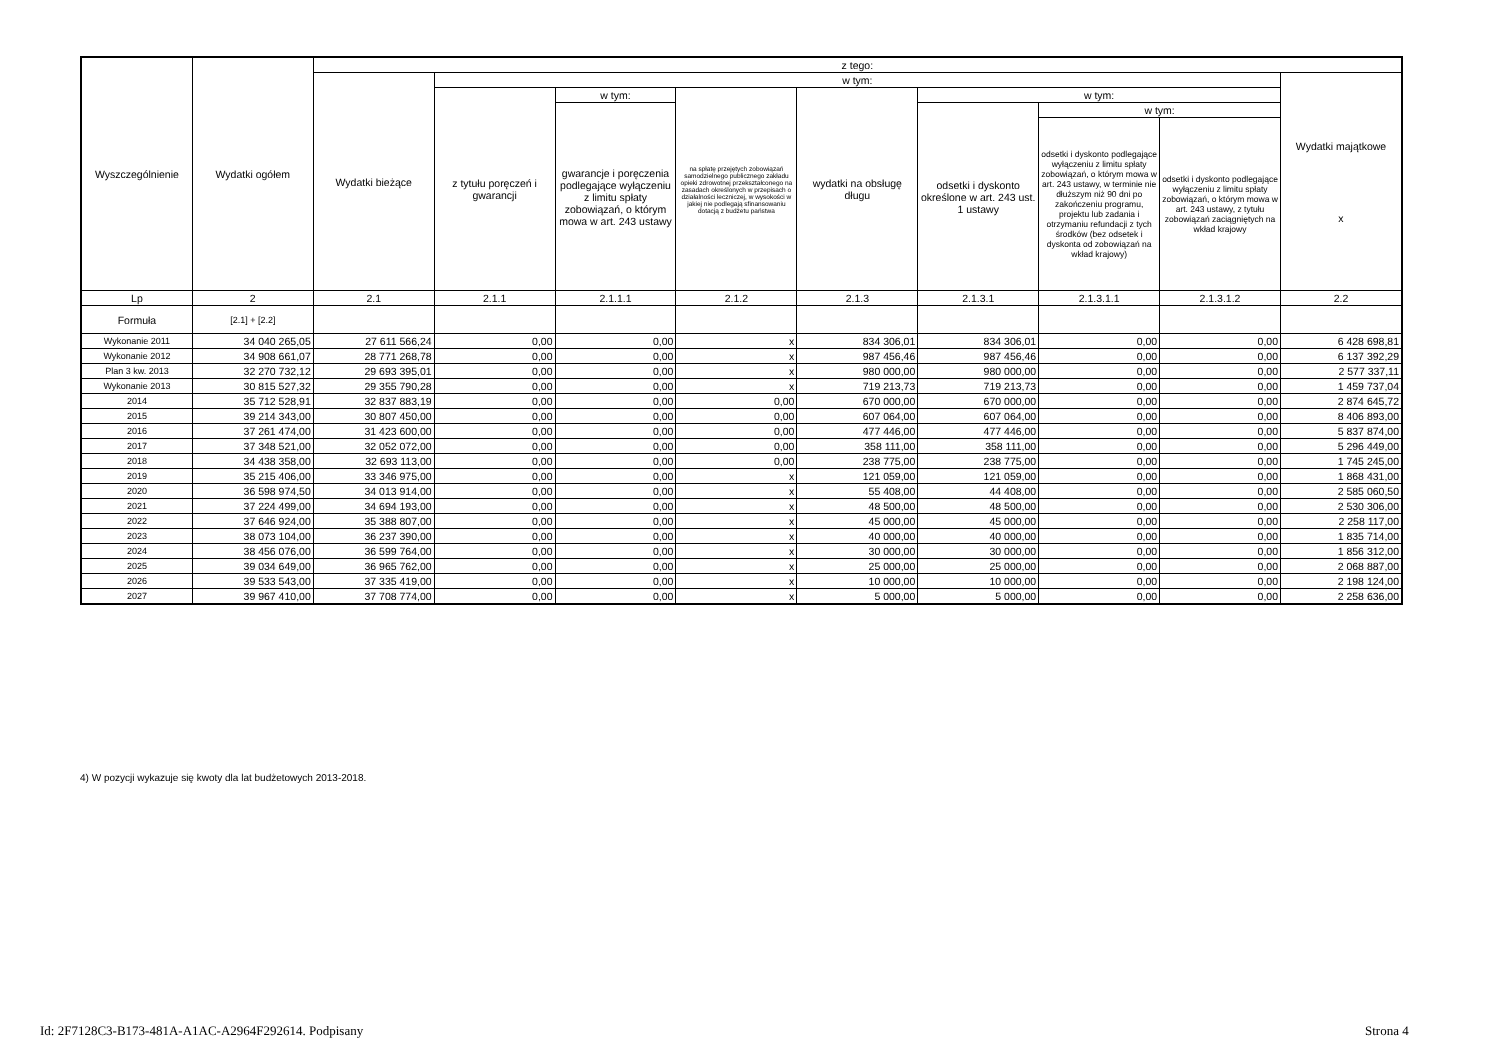| Wyszczególnienie | Wydatki ogółem | z tego: | | | | | | | | |
| --- | --- | --- | --- | --- | --- | --- | --- | --- | --- | --- |
| | | Wydatki bieżące | w tym: | | | | | | | Wydatki majątkowe x |
| | | | z tytułu poręczeń i gwarancji | w tym: | na spłatę przejętych zobowiązań samodzielnego publicznego zakładu opieki zdrowotnej przekształconego na zasadach określonych w przepisach o działalności leczniczej, w wysokości w jakiej nie podlegają sfinansowaniu dotacją z budżetu państwa | wydatki na obsługę długu | w tym: | | | |
| | | | | gwarancje i poręczenia podlegające wyłączeniu z limitu spłaty zobowiązań, o którym mowa w art. 243 ustawy | | | odsetki i dyskonto określone w art. 243 ust. 1 ustawy | w tym: | | |
| | | | | | | | | odsetki i dyskonto podlegające wyłączeniu z limitu spłaty zobowiązań, o którym mowa w art. 243 ustawy, w terminie nie dłuższym niż 90 dni po zakończeniu programu, projektu lub zadania i otrzymaniu refundacji z tych środków (bez odsetek i dyskonta od zobowiązań na wkład krajowy) | odsetki i dyskonto podlegające wyłączeniu z limitu spłaty zobowiązań, o którym mowa w art. 243 ustawy, z tytułu zobowiązań zaciągniętych na wkład krajowy | |
| Lp | 2 | 2.1 | 2.1.1 | 2.1.1.1 | 2.1.2 | 2.1.3 | 2.1.3.1 | 2.1.3.1.1 | 2.1.3.1.2 | 2.2 |
| Formuła | [2.1] + [2.2] | | | | | | | | | |
| Wykonanie 2011 | 34 040 265,05 | 27 611 566,24 | 0,00 | 0,00 | x | 834 306,01 | 834 306,01 | 0,00 | 0,00 | 6 428 698,81 |
| Wykonanie 2012 | 34 908 661,07 | 28 771 268,78 | 0,00 | 0,00 | x | 987 456,46 | 987 456,46 | 0,00 | 0,00 | 6 137 392,29 |
| Plan 3 kw. 2013 | 32 270 732,12 | 29 693 395,01 | 0,00 | 0,00 | x | 980 000,00 | 980 000,00 | 0,00 | 0,00 | 2 577 337,11 |
| Wykonanie 2013 | 30 815 527,32 | 29 355 790,28 | 0,00 | 0,00 | x | 719 213,73 | 719 213,73 | 0,00 | 0,00 | 1 459 737,04 |
| 2014 | 35 712 528,91 | 32 837 883,19 | 0,00 | 0,00 | 0,00 | 670 000,00 | 670 000,00 | 0,00 | 0,00 | 2 874 645,72 |
| 2015 | 39 214 343,00 | 30 807 450,00 | 0,00 | 0,00 | 0,00 | 607 064,00 | 607 064,00 | 0,00 | 0,00 | 8 406 893,00 |
| 2016 | 37 261 474,00 | 31 423 600,00 | 0,00 | 0,00 | 0,00 | 477 446,00 | 477 446,00 | 0,00 | 0,00 | 5 837 874,00 |
| 2017 | 37 348 521,00 | 32 052 072,00 | 0,00 | 0,00 | 0,00 | 358 111,00 | 358 111,00 | 0,00 | 0,00 | 5 296 449,00 |
| 2018 | 34 438 358,00 | 32 693 113,00 | 0,00 | 0,00 | 0,00 | 238 775,00 | 238 775,00 | 0,00 | 0,00 | 1 745 245,00 |
| 2019 | 35 215 406,00 | 33 346 975,00 | 0,00 | 0,00 | x | 121 059,00 | 121 059,00 | 0,00 | 0,00 | 1 868 431,00 |
| 2020 | 36 598 974,50 | 34 013 914,00 | 0,00 | 0,00 | x | 55 408,00 | 44 408,00 | 0,00 | 0,00 | 2 585 060,50 |
| 2021 | 37 224 499,00 | 34 694 193,00 | 0,00 | 0,00 | x | 48 500,00 | 48 500,00 | 0,00 | 0,00 | 2 530 306,00 |
| 2022 | 37 646 924,00 | 35 388 807,00 | 0,00 | 0,00 | x | 45 000,00 | 45 000,00 | 0,00 | 0,00 | 2 258 117,00 |
| 2023 | 38 073 104,00 | 36 237 390,00 | 0,00 | 0,00 | x | 40 000,00 | 40 000,00 | 0,00 | 0,00 | 1 835 714,00 |
| 2024 | 38 456 076,00 | 36 599 764,00 | 0,00 | 0,00 | x | 30 000,00 | 30 000,00 | 0,00 | 0,00 | 1 856 312,00 |
| 2025 | 39 034 649,00 | 36 965 762,00 | 0,00 | 0,00 | x | 25 000,00 | 25 000,00 | 0,00 | 0,00 | 2 068 887,00 |
| 2026 | 39 533 543,00 | 37 335 419,00 | 0,00 | 0,00 | x | 10 000,00 | 10 000,00 | 0,00 | 0,00 | 2 198 124,00 |
| 2027 | 39 967 410,00 | 37 708 774,00 | 0,00 | 0,00 | x | 5 000,00 | 5 000,00 | 0,00 | 0,00 | 2 258 636,00 |
4) W pozycji wykazuje się kwoty dla lat budżetowych 2013-2018.
Id: 2F7128C3-B173-481A-A1AC-A2964F292614. Podpisany
Strona 4